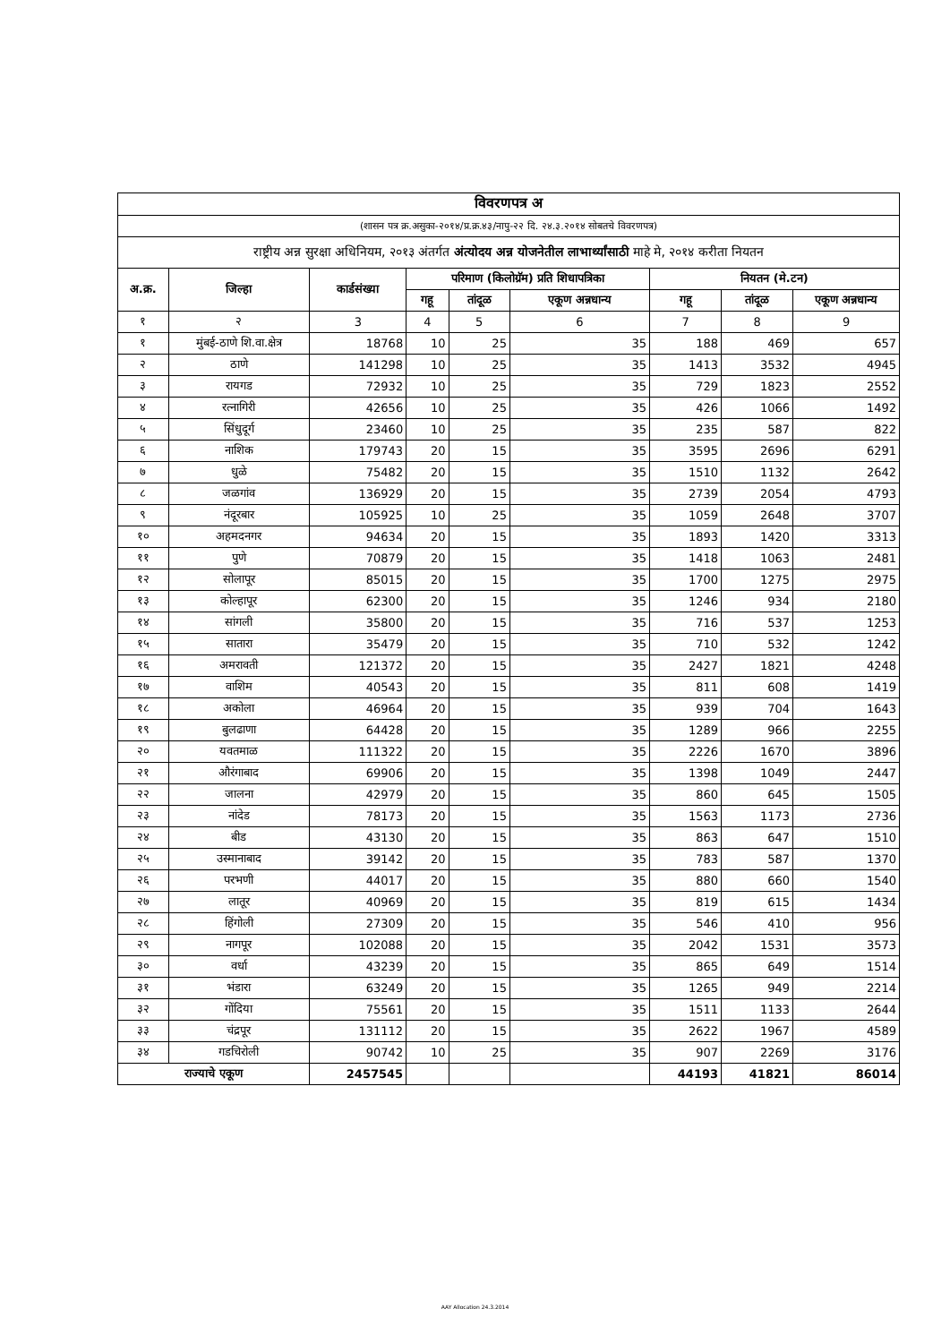| विवरणपत्र अ | | | | | | | | |
| --- | --- | --- | --- | --- | --- | --- | --- | --- |
| (शासन पत्र क्र.असुका-२०१४/प्र.क्र.४३/नापु-२२ दि. २४.३.२०१४ सोबतचे विवरणपत्र) | | | | | | | | |
| राष्ट्रीय अन्न सुरक्षा अधिनियम, २०१३ अंतर्गत अंत्योदय अन्न योजनेतील लाभार्थ्यांसाठी माहे मे, २०१४ करीता नियतन | | | | | | | | |
| अ.क्र. | जिल्हा | कार्डसंख्या | परिमाण (किलोग्रॅम) प्रति शिधापत्रिका | | | नियतन (मे.टन) | | |
| | | | गहू | तांदूळ | एकूण अन्नधान्य | गहू | तांदूळ | एकूण अन्नधान्य |
| १ | २ | 3 | 4 | 5 | 6 | 7 | 8 | 9 |
| १ | मुंबई-ठाणे शि.वा.क्षेत्र | 18768 | 10 | 25 | 35 | 188 | 469 | 657 |
| २ | ठाणे | 141298 | 10 | 25 | 35 | 1413 | 3532 | 4945 |
| ३ | रायगड | 72932 | 10 | 25 | 35 | 729 | 1823 | 2552 |
| ४ | रत्नागिरी | 42656 | 10 | 25 | 35 | 426 | 1066 | 1492 |
| ५ | सिंधुदूर्ग | 23460 | 10 | 25 | 35 | 235 | 587 | 822 |
| ६ | नाशिक | 179743 | 20 | 15 | 35 | 3595 | 2696 | 6291 |
| ७ | धुळे | 75482 | 20 | 15 | 35 | 1510 | 1132 | 2642 |
| ८ | जळगांव | 136929 | 20 | 15 | 35 | 2739 | 2054 | 4793 |
| ९ | नंदूरबार | 105925 | 10 | 25 | 35 | 1059 | 2648 | 3707 |
| १० | अहमदनगर | 94634 | 20 | 15 | 35 | 1893 | 1420 | 3313 |
| ११ | पुणे | 70879 | 20 | 15 | 35 | 1418 | 1063 | 2481 |
| १२ | सोलापूर | 85015 | 20 | 15 | 35 | 1700 | 1275 | 2975 |
| १३ | कोल्हापूर | 62300 | 20 | 15 | 35 | 1246 | 934 | 2180 |
| १४ | सांगली | 35800 | 20 | 15 | 35 | 716 | 537 | 1253 |
| १५ | सातारा | 35479 | 20 | 15 | 35 | 710 | 532 | 1242 |
| १६ | अमरावती | 121372 | 20 | 15 | 35 | 2427 | 1821 | 4248 |
| १७ | वाशिम | 40543 | 20 | 15 | 35 | 811 | 608 | 1419 |
| १८ | अकोला | 46964 | 20 | 15 | 35 | 939 | 704 | 1643 |
| १९ | बुलढाणा | 64428 | 20 | 15 | 35 | 1289 | 966 | 2255 |
| २० | यवतमाळ | 111322 | 20 | 15 | 35 | 2226 | 1670 | 3896 |
| २१ | औरंगाबाद | 69906 | 20 | 15 | 35 | 1398 | 1049 | 2447 |
| २२ | जालना | 42979 | 20 | 15 | 35 | 860 | 645 | 1505 |
| २३ | नांदेड | 78173 | 20 | 15 | 35 | 1563 | 1173 | 2736 |
| २४ | बीड | 43130 | 20 | 15 | 35 | 863 | 647 | 1510 |
| २५ | उस्मानाबाद | 39142 | 20 | 15 | 35 | 783 | 587 | 1370 |
| २६ | परभणी | 44017 | 20 | 15 | 35 | 880 | 660 | 1540 |
| २७ | लातूर | 40969 | 20 | 15 | 35 | 819 | 615 | 1434 |
| २८ | हिंगोली | 27309 | 20 | 15 | 35 | 546 | 410 | 956 |
| २९ | नागपूर | 102088 | 20 | 15 | 35 | 2042 | 1531 | 3573 |
| ३० | वर्धा | 43239 | 20 | 15 | 35 | 865 | 649 | 1514 |
| ३१ | भंडारा | 63249 | 20 | 15 | 35 | 1265 | 949 | 2214 |
| ३२ | गोंदिया | 75561 | 20 | 15 | 35 | 1511 | 1133 | 2644 |
| ३३ | चंद्रपूर | 131112 | 20 | 15 | 35 | 2622 | 1967 | 4589 |
| ३४ | गडचिरोली | 90742 | 10 | 25 | 35 | 907 | 2269 | 3176 |
| राज्याचे एकूण | | 2457545 | | | | 44193 | 41821 | 86014 |
AAY Allocation 24.3.2014